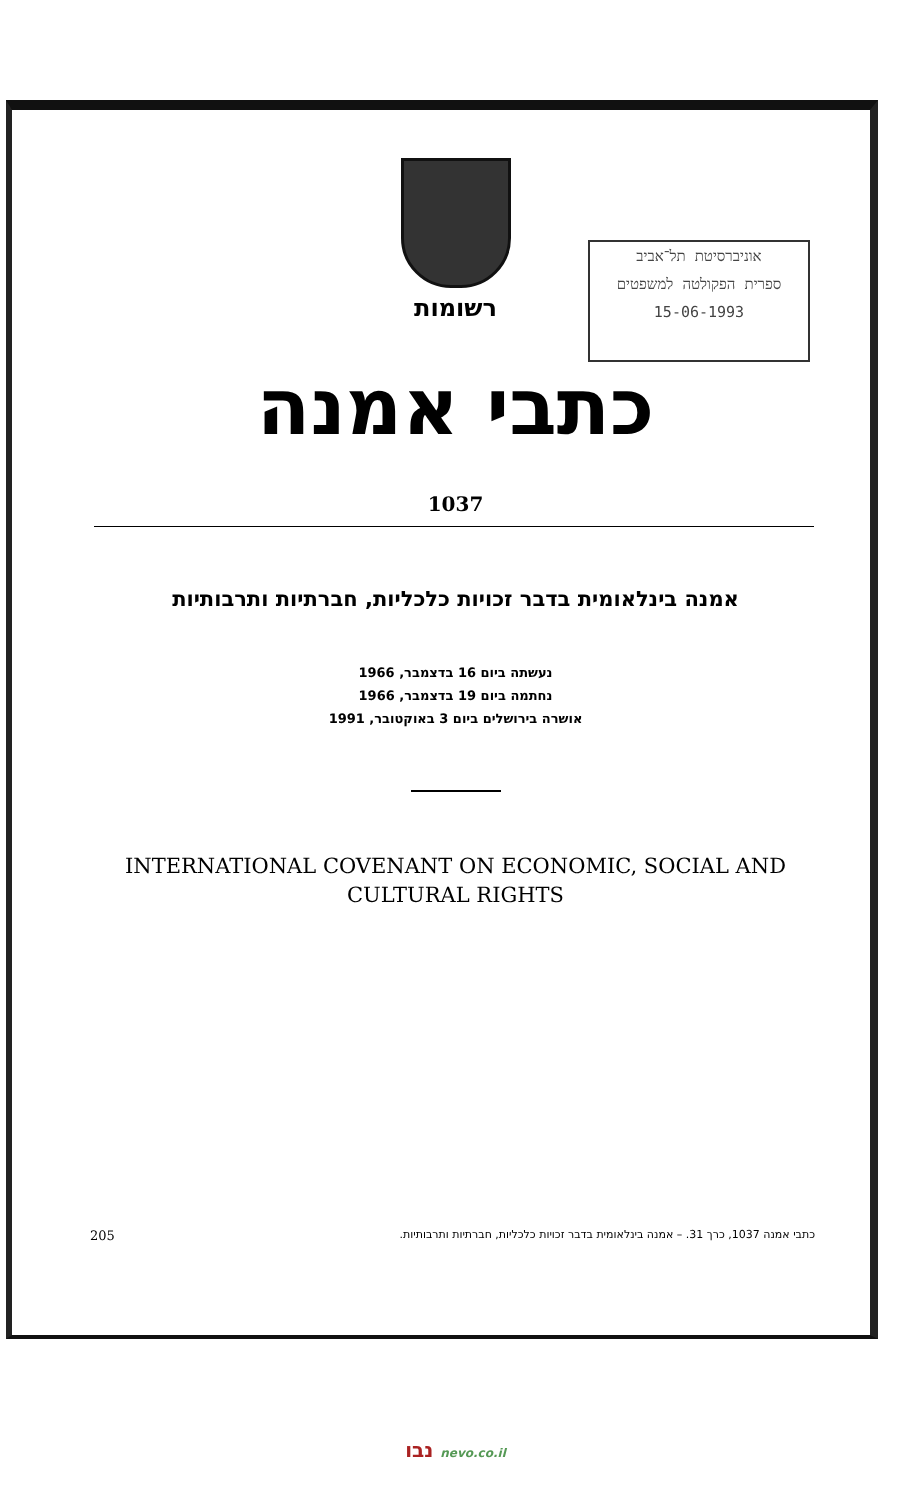רשומות
אוניברסיטת תל־אביב
ספרית הפקולטה למשפטים
15-06-1993
כתבי אמנה
1037
אמנה בינלאומית בדבר זכויות כלכליות, חברתיות ותרבותיות
נעשתה ביום 16 בדצמבר, 1966
נחתמה ביום 19 בדצמבר, 1966
אושרה בירושלים ביום 3 באוקטובר, 1991
INTERNATIONAL COVENANT ON ECONOMIC, SOCIAL AND
CULTURAL RIGHTS
205 כתבי אמנה 1037, כרך 31. – אמנה בינלאומית בדבר זכויות כלכליות, חברתיות ותרבותיות.
נבו nevo.co.il